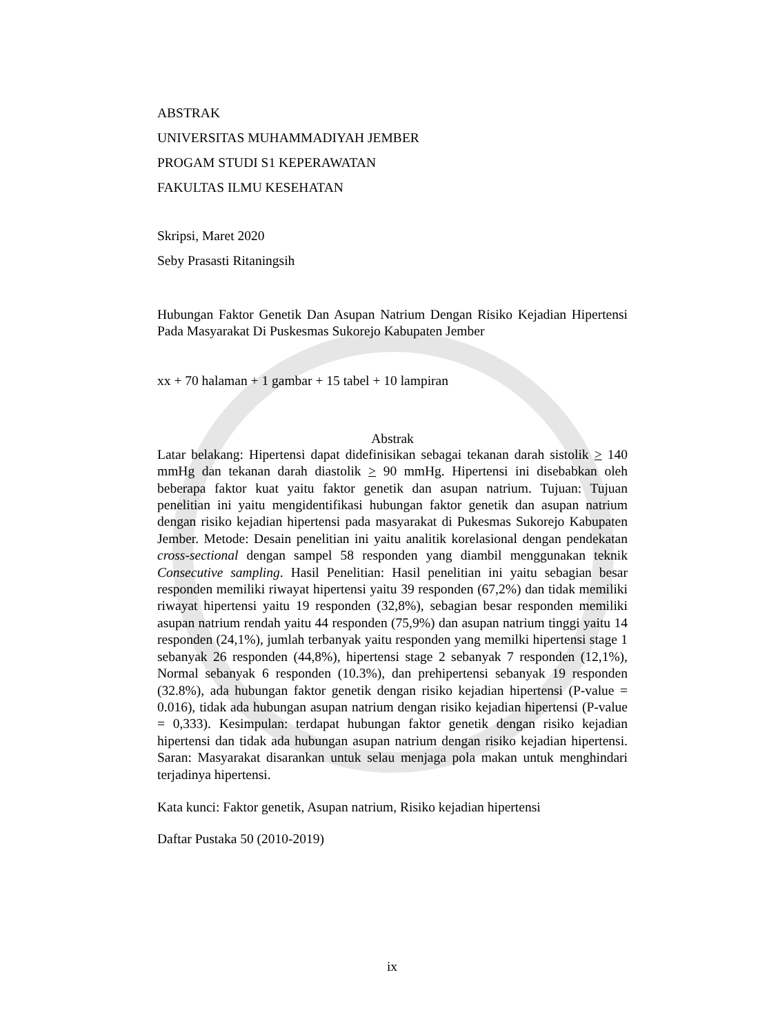ABSTRAK
UNIVERSITAS MUHAMMADIYAH JEMBER
PROGAM STUDI S1 KEPERAWATAN
FAKULTAS ILMU KESEHATAN
Skripsi, Maret 2020
Seby Prasasti Ritaningsih
Hubungan Faktor Genetik Dan Asupan Natrium Dengan Risiko Kejadian Hipertensi Pada Masyarakat Di Puskesmas Sukorejo Kabupaten Jember
xx + 70 halaman + 1 gambar + 15 tabel + 10 lampiran
Abstrak
Latar belakang: Hipertensi dapat didefinisikan sebagai tekanan darah sistolik > 140 mmHg dan tekanan darah diastolik > 90 mmHg. Hipertensi ini disebabkan oleh beberapa faktor kuat yaitu faktor genetik dan asupan natrium. Tujuan: Tujuan penelitian ini yaitu mengidentifikasi hubungan faktor genetik dan asupan natrium dengan risiko kejadian hipertensi pada masyarakat di Pukesmas Sukorejo Kabupaten Jember. Metode: Desain penelitian ini yaitu analitik korelasional dengan pendekatan cross-sectional dengan sampel 58 responden yang diambil menggunakan teknik Consecutive sampling. Hasil Penelitian: Hasil penelitian ini yaitu sebagian besar responden memiliki riwayat hipertensi yaitu 39 responden (67,2%) dan tidak memiliki riwayat hipertensi yaitu 19 responden (32,8%), sebagian besar responden memiliki asupan natrium rendah yaitu 44 responden (75,9%) dan asupan natrium tinggi yaitu 14 responden (24,1%), jumlah terbanyak yaitu responden yang memilki hipertensi stage 1 sebanyak 26 responden (44,8%), hipertensi stage 2 sebanyak 7 responden (12,1%), Normal sebanyak 6 responden (10.3%), dan prehipertensi sebanyak 19 responden (32.8%), ada hubungan faktor genetik dengan risiko kejadian hipertensi (P-value = 0.016), tidak ada hubungan asupan natrium dengan risiko kejadian hipertensi (P-value = 0,333). Kesimpulan: terdapat hubungan faktor genetik dengan risiko kejadian hipertensi dan tidak ada hubungan asupan natrium dengan risiko kejadian hipertensi. Saran: Masyarakat disarankan untuk selau menjaga pola makan untuk menghindari terjadinya hipertensi.
Kata kunci: Faktor genetik, Asupan natrium, Risiko kejadian hipertensi
Daftar Pustaka 50 (2010-2019)
ix